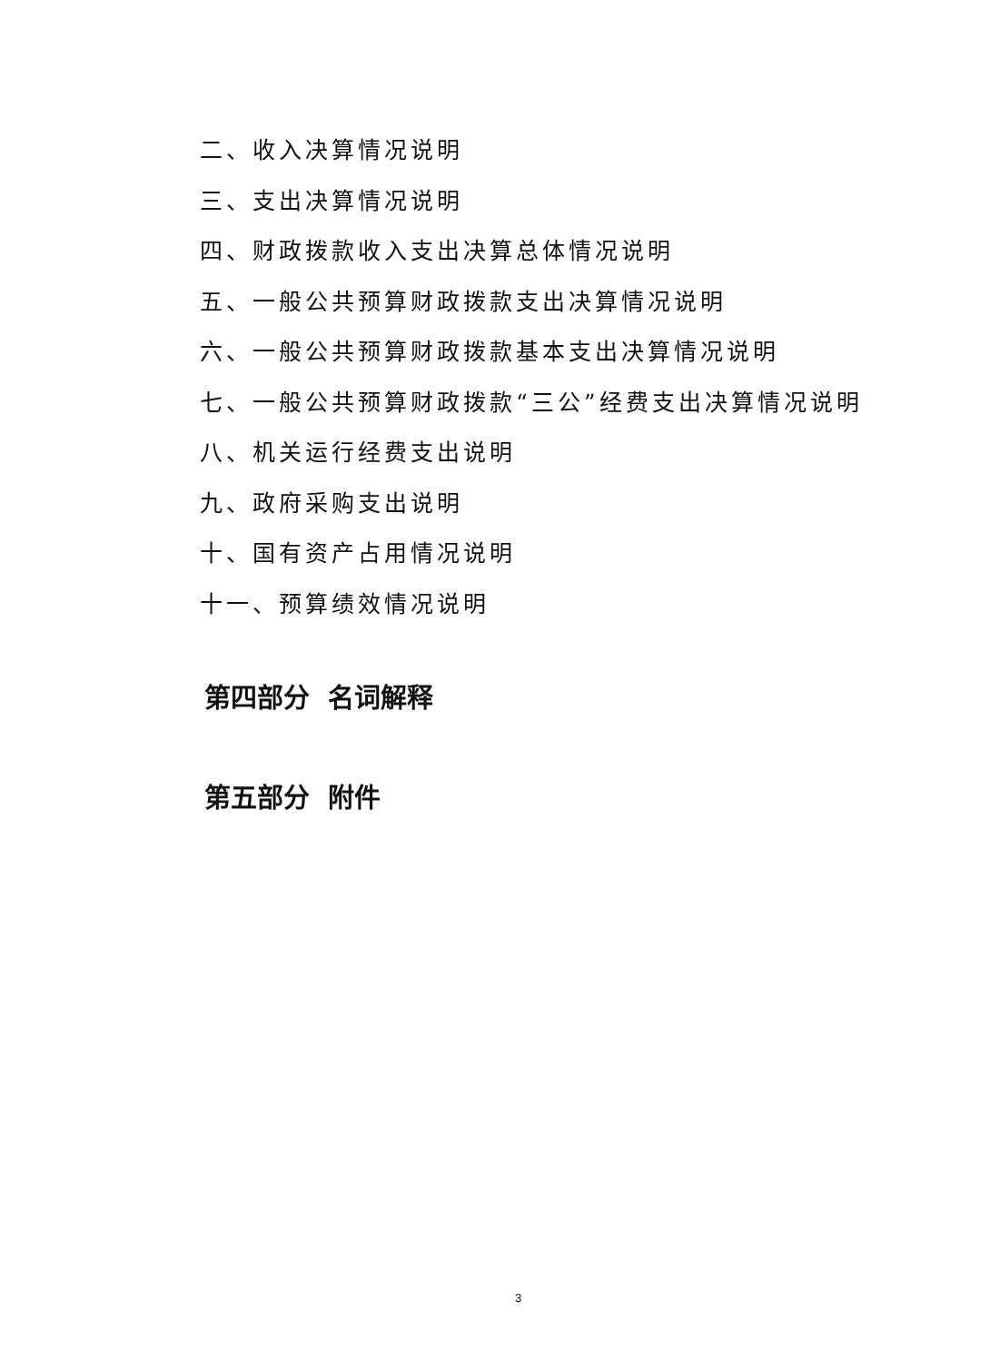二、收入决算情况说明
三、支出决算情况说明
四、财政拨款收入支出决算总体情况说明
五、一般公共预算财政拨款支出决算情况说明
六、一般公共预算财政拨款基本支出决算情况说明
七、一般公共预算财政拨款“三公”经费支出决算情况说明
八、机关运行经费支出说明
九、政府采购支出说明
十、国有资产占用情况说明
十一、预算绩效情况说明
第四部分 名词解释
第五部分 附件
3